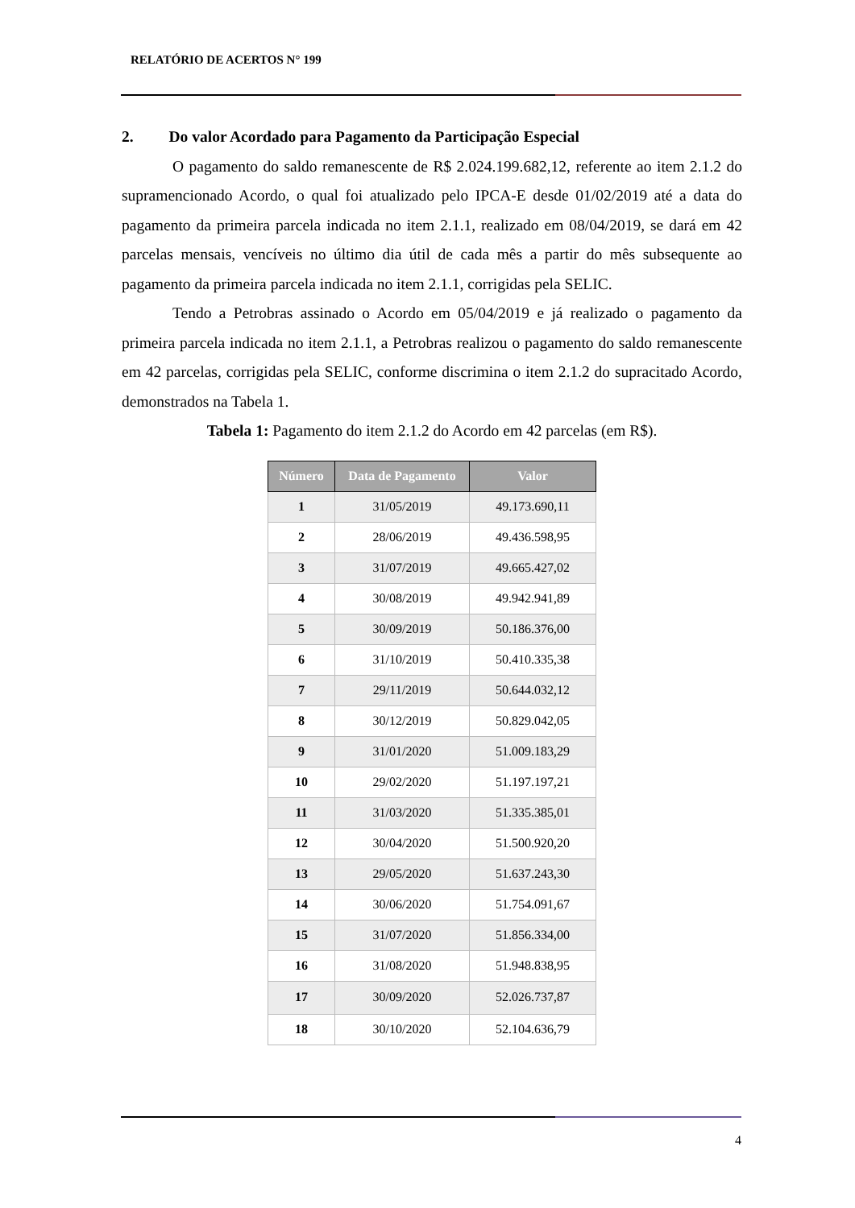RELATÓRIO DE ACERTOS N° 199
2. Do valor Acordado para Pagamento da Participação Especial
O pagamento do saldo remanescente de R$ 2.024.199.682,12, referente ao item 2.1.2 do supramencionado Acordo, o qual foi atualizado pelo IPCA-E desde 01/02/2019 até a data do pagamento da primeira parcela indicada no item 2.1.1, realizado em 08/04/2019, se dará em 42 parcelas mensais, vencíveis no último dia útil de cada mês a partir do mês subsequente ao pagamento da primeira parcela indicada no item 2.1.1, corrigidas pela SELIC.
Tendo a Petrobras assinado o Acordo em 05/04/2019 e já realizado o pagamento da primeira parcela indicada no item 2.1.1, a Petrobras realizou o pagamento do saldo remanescente em 42 parcelas, corrigidas pela SELIC, conforme discrimina o item 2.1.2 do supracitado Acordo, demonstrados na Tabela 1.
Tabela 1: Pagamento do item 2.1.2 do Acordo em 42 parcelas (em R$).
| Número | Data de Pagamento | Valor |
| --- | --- | --- |
| 1 | 31/05/2019 | 49.173.690,11 |
| 2 | 28/06/2019 | 49.436.598,95 |
| 3 | 31/07/2019 | 49.665.427,02 |
| 4 | 30/08/2019 | 49.942.941,89 |
| 5 | 30/09/2019 | 50.186.376,00 |
| 6 | 31/10/2019 | 50.410.335,38 |
| 7 | 29/11/2019 | 50.644.032,12 |
| 8 | 30/12/2019 | 50.829.042,05 |
| 9 | 31/01/2020 | 51.009.183,29 |
| 10 | 29/02/2020 | 51.197.197,21 |
| 11 | 31/03/2020 | 51.335.385,01 |
| 12 | 30/04/2020 | 51.500.920,20 |
| 13 | 29/05/2020 | 51.637.243,30 |
| 14 | 30/06/2020 | 51.754.091,67 |
| 15 | 31/07/2020 | 51.856.334,00 |
| 16 | 31/08/2020 | 51.948.838,95 |
| 17 | 30/09/2020 | 52.026.737,87 |
| 18 | 30/10/2020 | 52.104.636,79 |
4